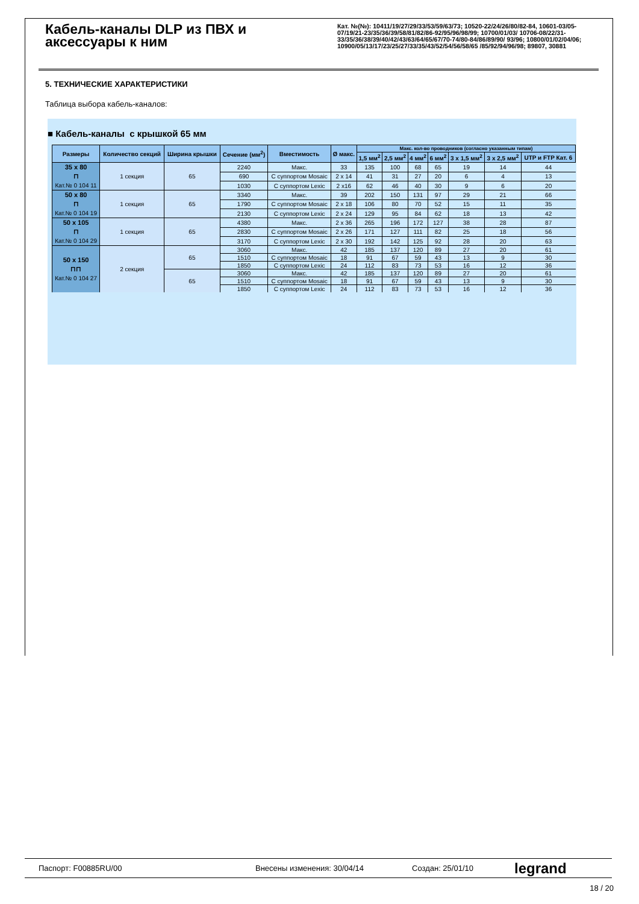Кабель-каналы DLP из ПВХ и аксессуары к ним
Кат. №(№): 10411/19/27/29/33/53/59/63/73; 10520-22/24/26/80/82-84, 10601-03/05-07/19/21-23/35/36/39/58/81/82/86-92/95/96/98/99; 10700/01/03/ 10706-08/22/31-33/35/36/38/39/40/42/43/63/64/65/67/70-74/80-84/86/89/90/ 93/96; 10800/01/02/04/06; 10900/05/13/17/23/25/27/33/35/43/52/54/56/58/65 /85/92/94/96/98; 89807, 30881
5. ТЕХНИЧЕСКИЕ ХАРАКТЕРИСТИКИ
Таблица выбора кабель-каналов:
■ Кабель-каналы с крышкой 65 мм
| Размеры | Количество секций | Ширина крышки | Сечение (мм<sup>2</sup>) | Вместимость | Ø макс. | Макс. кол-во проводников (согласно указанным типам) | | | | | | |
| --- | --- | --- | --- | --- | --- | --- | --- | --- | --- | --- | --- | --- |
| | | | | | | 1,5 мм<sup>2</sup> | 2,5 мм<sup>2</sup> | 4 мм<sup>2</sup> | 6 мм<sup>2</sup> | 3 x 1,5 мм<sup>2</sup> | 3 x 2,5 мм<sup>2</sup> | UTP и FTP Кат. 6 |
| 35 x 80 ⊓ Кат.№ 0 104 11 | 1 секция | 65 | 2240 | Макс. | 33 | 135 | 100 | 68 | 65 | 19 | 14 | 44 |
| | | | 690 | С суппортом Mosaic | 2 x 14 | 41 | 31 | 27 | 20 | 6 | 4 | 13 |
| | | | 1030 | С суппортом Lexic | 2 x16 | 62 | 46 | 40 | 30 | 9 | 6 | 20 |
| 50 x 80 ⊓ Кат.№ 0 104 19 | 1 секция | 65 | 3340 | Макс. | 39 | 202 | 150 | 131 | 97 | 29 | 21 | 66 |
| | | | 1790 | С суппортом Mosaic | 2 x 18 | 106 | 80 | 70 | 52 | 15 | 11 | 35 |
| | | | 2130 | С суппортом Lexic | 2 x 24 | 129 | 95 | 84 | 62 | 18 | 13 | 42 |
| 50 x 105 ⊓ Кат.№ 0 104 29 | 1 секция | 65 | 4380 | Макс. | 2 x 36 | 265 | 196 | 172 | 127 | 38 | 28 | 87 |
| | | | 2830 | С суппортом Mosaic | 2 x 26 | 171 | 127 | 111 | 82 | 25 | 18 | 56 |
| | | | 3170 | С суппортом Lexic | 2 x 30 | 192 | 142 | 125 | 92 | 28 | 20 | 63 |
| 50 x 150 ⊓⊓ Кат.№ 0 104 27 | 2 секция | 65 | 3060 | Макс. | 42 | 185 | 137 | 120 | 89 | 27 | 20 | 61 |
| | | | 1510 | С суппортом Mosaic | 18 | 91 | 67 | 59 | 43 | 13 | 9 | 30 |
| | | | 1850 | С суппортом Lexic | 24 | 112 | 83 | 73 | 53 | 16 | 12 | 36 |
| | | 65 | 3060 | Макс. | 42 | 185 | 137 | 120 | 89 | 27 | 20 | 61 |
| | | | 1510 | С суппортом Mosaic | 18 | 91 | 67 | 59 | 43 | 13 | 9 | 30 |
| | | | 1850 | С суппортом Lexic | 24 | 112 | 83 | 73 | 53 | 16 | 12 | 36 |
Паспорт: F00885RU/00 Внесены изменения: 30/04/14 Создан: 25/01/10 legrand
18 / 20